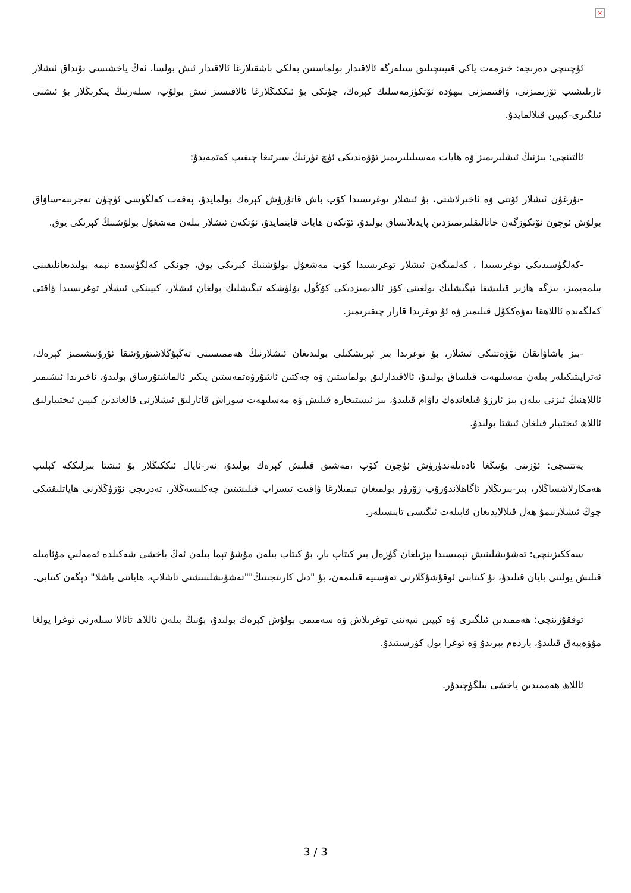×
ئۈچىنچى دەرىجە: خىزمەت ياكى قىيىنچىلىق سىلەرگە ئالاقىدار بولماستىن بەلكى باشقىلارغا ئالاقىدار ئىش بولسا، ئەڭ ياخشىسى بۇنداق ئىشلار ئارىلىشىپ ئۆزىمىزنى، ۋاقتىمىزنى بىھۇدە ئۆتكۈزمەسلىك كېرەك، چۈنكى بۇ ئىككىڭلارغا ئالاقىسىز ئىش بولۇپ، سىلەرنىڭ پىكرىڭلار بۇ ئىشنى ئىلگىرى-كېيىن قىلالمايدۇ.
ئالتىنچى: بىزنىڭ ئىشلىرىمىز ۋە ھايات مەسىلىلىرىمىز تۆۋەندىكى ئۈچ تۈرنىڭ سىرتىغا چىقىپ كەتمەيدۇ:
-نۇرغۇن ئىشلار ئۆتتى ۋە ئاخىرلاشتى، بۇ ئىشلار توغرىسىدا كۆپ باش قاتۇرۇش كېرەك بولمايدۇ، پەقەت كەلگۈسى ئۈچۈن تەجرىبە-ساۋاق بولۇش ئۈچۈن ئۆتكۈزگەن خاتالىقلىرىمىزدىن پايدىلانساق بولىدۇ، ئۆتكەن ھايات قايتمايدۇ، ئۆتكەن ئىشلار بىلەن مەشغۇل بولۇشنىڭ كېرىكى يوق.
-كەلگۈسىدىكى توغرىسىدا ، كەلمىگەن ئىشلار توغرىسىدا كۆپ مەشغۇل بولۇشنىڭ كېرىكى يوق، چۈنكى كەلگۈسىدە نېمە بولىدىغانلىقىنى بىلمەيمىز، بىزگە ھازىر قىلىشقا تېگىشلىك بولغىنى كۆز ئالدىمىزدىكى كۆڭۈل بۆلۈشكە تېگىشلىك بولغان ئىشلار، كېيىنكى ئىشلار توغرىسىدا ۋاقتى كەلگەندە ئاللاھقا تەۋەككۇل قىلىمىز ۋە ئۇ توغرىدا قارار چىقىرىمىز.
-بىز ياشاۋاتقان نۆۋەتتىكى ئىشلار، بۇ توغرىدا بىز ئېرىشكىلى بولىدىغان ئىشلارنىڭ ھەممىسىنى تەڭپۇڭلاشتۇرۇشقا ئۇرۇنىشىمىز كېرەك، ئەتراپىتىكىلەر بىلەن مەسلىھەت قىلساق بولىدۇ، ئالاقىدارلىق بولماستىن ۋە چەكتىن ئاشۇرۋەتمەستىن پىكىر ئالماشتۇرساق بولىدۇ، ئاخىرىدا ئىشىمىز ئاللاھنىڭ ئىزنى بىلەن بىز ئارزۇ قىلغاندەك داۋام قىلىدۇ، بىز ئىستىخارە قىلىش ۋە مەسلىھەت سوراش قاتارلىق ئىشلارنى قالغاندىن كېيىن ئىختىيارلىق ئاللاھ ئىختىيار قىلغان ئىشتا بولىدۇ.
يەتتىنچى: ئۆزىنى بۇنىڭغا ئادەتلەندۈرۈش ئۈچۈن كۆپ ،مەشىق قىلىش كېرەك بولىدۇ، ئەر-ئايال ئىككىڭلار بۇ ئىشتا بىرلىككە كېلىپ ھەمكارلاشساڭلار، بىر-بىرىڭلار ئاگاھلاندۇرۇپ زۆرۈر بولمىغان تېمىلارغا ۋاقىت ئىسراپ قىلىشتىن چەكلىسەڭلار، تەدرىجى ئۆزۈڭلارنى ھاياتلىقتىكى چوڭ ئىشلارنىمۇ ھەل قىلالايدىغان قابىلەت ئىگىسى تاپىسىلەر.
سەككىزىنچى: تەشۋىشلىنىش تېمىسىدا يېزىلغان گۈزەل بىر كىتاپ بار، بۇ كىتاب بىلەن مۇشۇ تېما بىلەن ئەڭ ياخشى شەكىلدە ئەمەلىي مۇئامىلە قىلىش يولىنى بايان قىلىدۇ، بۇ كىتابنى ئوقۇشۇڭلارنى تەۋسىيە قىلىمەن، بۇ "دىل كارىنجىنىڭ""تەشۋىشلىنىشنى تاشلاپ، ھاياتنى باشلا" دېگەن كىتابى.
توققۇزىنچى: ھەممىدىن ئىلگىرى ۋە كېيىن نىيەتنى توغرىلاش ۋە سەمىمى بولۇش كېرەك بولىدۇ، بۇنىڭ بىلەن ئاللاھ تائالا سىلەرنى توغرا يولغا مۇۋەپپەق قىلىدۇ، ياردەم بېرىدۇ ۋە توغرا يول كۆرسىتىدۇ.
ئاللاھ ھەممىدىن ياخشى بىلگۈچىدۇر.
3 / 3